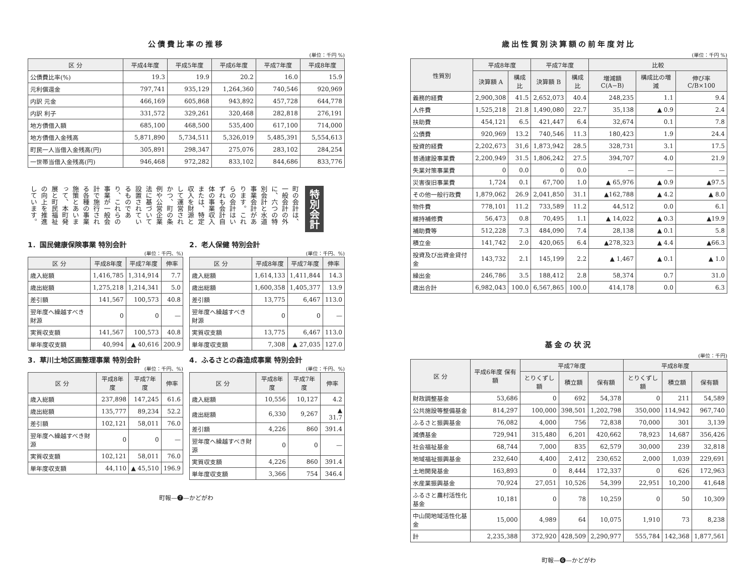公債費比率の推移
(単位：千円 %)
| 区 分 | 平成4年度 | 平成5年度 | 平成6年度 | 平成7年度 | 平成8年度 |
| --- | --- | --- | --- | --- | --- |
| 公債費比率(%) | 19.3 | 19.9 | 20.2 | 16.0 | 15.9 |
| 元利償還金 | 797,741 | 935,129 | 1,264,360 | 740,546 | 920,969 |
| 内訳 元金 | 466,169 | 605,868 | 943,892 | 457,728 | 644,778 |
| 内訳 利子 | 331,572 | 329,261 | 320,468 | 282,818 | 276,191 |
| 地方債借入額 | 685,100 | 468,500 | 535,400 | 617,100 | 714,000 |
| 地方債借入金残高 | 5,871,890 | 5,734,511 | 5,326,019 | 5,485,391 | 5,554,613 |
| 町民一人当借入金残高(円) | 305,891 | 298,347 | 275,076 | 283,102 | 284,254 |
| 一世帯当借入金残高(円) | 946,468 | 972,282 | 833,102 | 844,686 | 833,776 |
町の会計は、一般会計の外に、六つの特別会計と水道事業会計があります。これらの会計はいずれも会計自体の事業収入または、特定収入を財源として運営されかつ、町の条例や公営企業法に基づいて設置されているものであり、これらの事業が一般会計で施行される各種の事業施策とあいまって、本町発展と町民福祉の向上を推進しています。
特別会計
1．国民健康保険事業 特別会計
(単位：千円、%)
| 区 分 | 平成8年度 | 平成7年度 | 伸率 |
| --- | --- | --- | --- |
| 歳入総額 | 1,416,785 | 1,314,914 | 7.7 |
| 歳出総額 | 1,275,218 | 1,214,341 | 5.0 |
| 差引額 | 141,567 | 100,573 | 40.8 |
| 翌年度へ繰越すべき財源 | 0 | 0 | — |
| 実質収支額 | 141,567 | 100,573 | 40.8 |
| 単年度収支額 | 40,994 | ▲ 40,616 | 200.9 |
2．老人保健 特別会計
(単位：千円、%)
| 区 分 | 平成8年度 | 平成7年度 | 伸率 |
| --- | --- | --- | --- |
| 歳入総額 | 1,614,133 | 1,411,844 | 14.3 |
| 歳出総額 | 1,600,358 | 1,405,377 | 13.9 |
| 差引額 | 13,775 | 6,467 | 113.0 |
| 翌年度へ繰越すべき財源 | 0 | 0 | — |
| 実質収支額 | 13,775 | 6,467 | 113.0 |
| 単年度収支額 | 7,308 | ▲ 27,035 | 127.0 |
3．草川土地区画整理事業 特別会計
(単位：千円、%)
| 区 分 | 平成8年度 | 平成7年度 | 伸率 |
| --- | --- | --- | --- |
| 歳入総額 | 237,898 | 147,245 | 61.6 |
| 歳出総額 | 135,777 | 89,234 | 52.2 |
| 差引額 | 102,121 | 58,011 | 76.0 |
| 翌年度へ繰越すべき財源 | 0 | 0 | — |
| 実質収支額 | 102,121 | 58,011 | 76.0 |
| 単年度収支額 | 44,110 | ▲ 45,510 | 196.9 |
4．ふるさとの森造成事業 特別会計
(単位：千円、%)
| 区 分 | 平成8年度 | 平成7年度 | 伸率 |
| --- | --- | --- | --- |
| 歳入総額 | 10,556 | 10,127 | 4.2 |
| 歳出総額 | 6,330 | 9,267 | ▲ 31.7 |
| 差引額 | 4,226 | 860 | 391.4 |
| 翌年度へ繰越すべき財源 | 0 | 0 | — |
| 実質収支額 | 4,226 | 860 | 391.4 |
| 単年度収支額 | 3,366 | 754 | 346.4 |
町報—❼—かどがわ
歳出性質別決算額の前年度対比
(単位：千円 %)
| 性質別 | 平成8年度 | | 平成7年度 | | 比較 | | |
| --- | --- | --- | --- | --- | --- | --- | --- |
| | 決算額 A | 構成比 | 決算額 B | 構成比 | 増減額 C(A−B) | 構成比の増減 | 伸び率 C/B×100 |
| 義務的経費 | 2,900,308 | 41.5 | 2,652,073 | 40.4 | 248,235 | 1.1 | 9.4 |
| 人件費 | 1,525,218 | 21.8 | 1,490,080 | 22.7 | 35,138 | ▲ 0.9 | 2.4 |
| 扶助費 | 454,121 | 6.5 | 421,447 | 6.4 | 32,674 | 0.1 | 7.8 |
| 公債費 | 920,969 | 13.2 | 740,546 | 11.3 | 180,423 | 1.9 | 24.4 |
| 投資的経費 | 2,202,673 | 31,6 | 1,873,942 | 28.5 | 328,731 | 3.1 | 17.5 |
| 普通建設事業費 | 2,200,949 | 31.5 | 1,806,242 | 27.5 | 394,707 | 4.0 | 21.9 |
| 失業対策事業費 | 0 | 0.0 | 0 | 0.0 | — | — | — |
| 災害復旧事業費 | 1,724 | 0.1 | 67,700 | 1.0 | ▲ 65,976 | ▲ 0.9 | ▲97.5 |
| その他一般行政費 | 1,879,062 | 26.9 | 2,041,850 | 31.1 | ▲162,788 | ▲ 4.2 | ▲ 8.0 |
| 物件費 | 778,101 | 11.2 | 733,589 | 11.2 | 44,512 | 0.0 | 6.1 |
| 維持補修費 | 56,473 | 0.8 | 70,495 | 1.1 | ▲ 14,022 | ▲ 0.3 | ▲19.9 |
| 補助費等 | 512,228 | 7.3 | 484,090 | 7.4 | 28,138 | ▲ 0.1 | 5.8 |
| 積立金 | 141,742 | 2.0 | 420,065 | 6.4 | ▲278,323 | ▲ 4.4 | ▲66.3 |
| 投資及び出資金貸付金 | 143,732 | 2.1 | 145,199 | 2.2 | ▲ 1,467 | ▲ 0.1 | ▲ 1.0 |
| 繰出金 | 246,786 | 3.5 | 188,412 | 2.8 | 58,374 | 0.7 | 31.0 |
| 歳出合計 | 6,982,043 | 100.0 | 6,567,865 | 100.0 | 414,178 | 0.0 | 6.3 |
基金の状況
(単位：千円)
| 区 分 | 平成6年度 保有額 | 平成7年度 | | | 平成8年度 | | |
| --- | --- | --- | --- | --- | --- | --- | --- |
| | | とりくずし額 | 積立額 | 保有額 | とりくずし額 | 積立額 | 保有額 |
| 財政調整基金 | 53,686 | 0 | 692 | 54,378 | 0 | 211 | 54,589 |
| 公共施設等整備基金 | 814,297 | 100,000 | 398,501 | 1,202,798 | 350,000 | 114,942 | 967,740 |
| ふるさと振興基金 | 76,082 | 4,000 | 756 | 72,838 | 70,000 | 301 | 3,139 |
| 減債基金 | 729,941 | 315,480 | 6,201 | 420,662 | 78,923 | 14,687 | 356,426 |
| 社会福祉基金 | 68,744 | 7,000 | 835 | 62,579 | 30,000 | 239 | 32,818 |
| 地域福祉振興基金 | 232,640 | 4,400 | 2,412 | 230,652 | 2,000 | 1,039 | 229,691 |
| 土地開発基金 | 163,893 | 0 | 8,444 | 172,337 | 0 | 626 | 172,963 |
| 水産業振興基金 | 70,924 | 27,051 | 10,526 | 54,399 | 22,951 | 10,200 | 41,648 |
| ふるさと農村活性化基金 | 10,181 | 0 | 78 | 10,259 | 0 | 50 | 10,309 |
| 中山間地域活性化基金 | 15,000 | 4,989 | 64 | 10,075 | 1,910 | 73 | 8,238 |
| 計 | 2,235,388 | 372,920 | 428,509 | 2,290,977 | 555,784 | 142,368 | 1,877,561 |
町報—❻—かどがわ